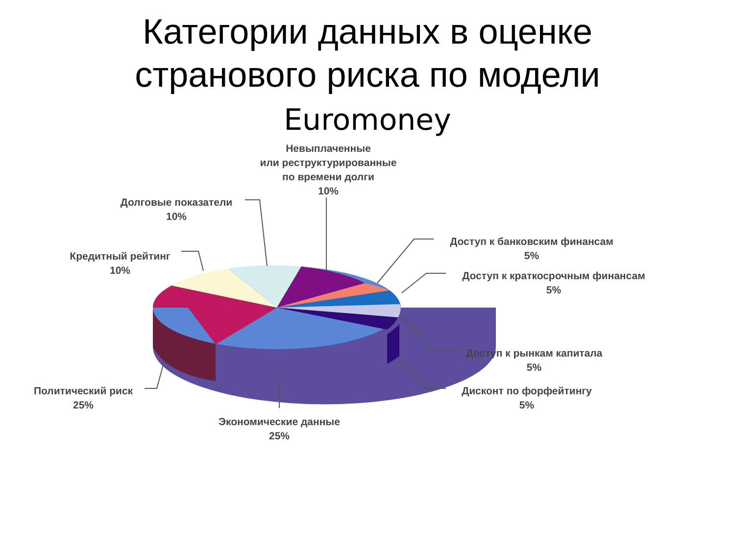Категории данных в оценке
странового риска по модели
Euromoney
Невыплаченные
или реструктурированные
по времени долги
10%
Долговые показатели
10%
Кредитный рейтинг
10%
Доступ к банковским финансам
5%
Доступ к краткосрочным финансам
5%
Доступ к рынкам капитала
5%
Дисконт по форфейтингу
5%
Политический риск
25%
Экономические данные
25%